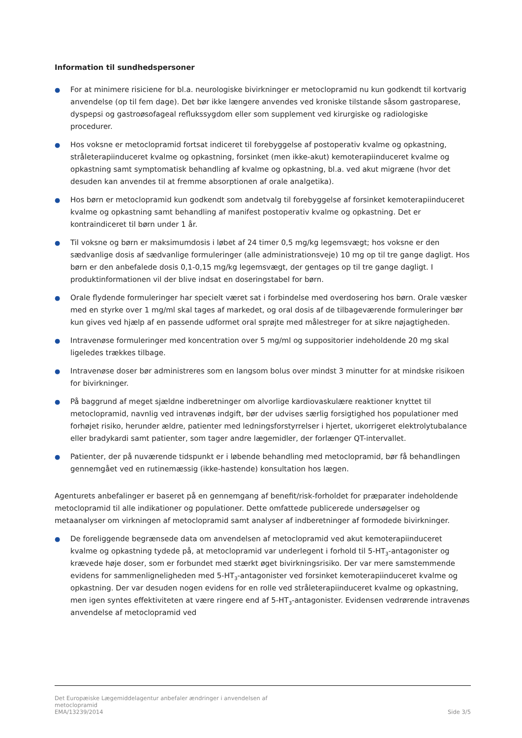Information til sundhedspersoner
● For at minimere risiciene for bl.a. neurologiske bivirkninger er metoclopramid nu kun godkendt til kortvarig anvendelse (op til fem dage). Det bør ikke længere anvendes ved kroniske tilstande såsom gastroparese, dyspepsi og gastroøsofageal reflukssygdom eller som supplement ved kirurgiske og radiologiske procedurer.
● Hos voksne er metoclopramid fortsat indiceret til forebyggelse af postoperativ kvalme og opkastning, stråleterapiinduceret kvalme og opkastning, forsinket (men ikke-akut) kemoterapiinduceret kvalme og opkastning samt symptomatisk behandling af kvalme og opkastning, bl.a. ved akut migræne (hvor det desuden kan anvendes til at fremme absorptionen af orale analgetika).
● Hos børn er metoclopramid kun godkendt som andetvalg til forebyggelse af forsinket kemoterapiinduceret kvalme og opkastning samt behandling af manifest postoperativ kvalme og opkastning. Det er kontraindiceret til børn under 1 år.
● Til voksne og børn er maksimumdosis i løbet af 24 timer 0,5 mg/kg legemsvægt; hos voksne er den sædvanlige dosis af sædvanlige formuleringer (alle administrationsveje) 10 mg op til tre gange dagligt. Hos børn er den anbefalede dosis 0,1-0,15 mg/kg legemsvægt, der gentages op til tre gange dagligt. I produktinformationen vil der blive indsat en doseringstabel for børn.
● Orale flydende formuleringer har specielt været sat i forbindelse med overdosering hos børn. Orale væsker med en styrke over 1 mg/ml skal tages af markedet, og oral dosis af de tilbageværende formuleringer bør kun gives ved hjælp af en passende udformet oral sprøjte med målestreger for at sikre nøjagtigheden.
● Intravenøse formuleringer med koncentration over 5 mg/ml og suppositorier indeholdende 20 mg skal ligeledes trækkes tilbage.
● Intravenøse doser bør administreres som en langsom bolus over mindst 3 minutter for at mindske risikoen for bivirkninger.
● På baggrund af meget sjældne indberetninger om alvorlige kardiovaskulære reaktioner knyttet til metoclopramid, navnlig ved intravenøs indgift, bør der udvises særlig forsigtighed hos populationer med forhøjet risiko, herunder ældre, patienter med ledningsforstyrrelser i hjertet, ukorrigeret elektrolytubalance eller bradykardi samt patienter, som tager andre lægemidler, der forlænger QT-intervallet.
● Patienter, der på nuværende tidspunkt er i løbende behandling med metoclopramid, bør få behandlingen gennemgået ved en rutinemæssig (ikke-hastende) konsultation hos lægen.
Agenturets anbefalinger er baseret på en gennemgang af benefit/risk-forholdet for præparater indeholdende metoclopramid til alle indikationer og populationer. Dette omfattede publicerede undersøgelser og metaanalyser om virkningen af metoclopramid samt analyser af indberetninger af formodede bivirkninger.
● De foreliggende begrænsede data om anvendelsen af metoclopramid ved akut kemoterapiinduceret kvalme og opkastning tydede på, at metoclopramid var underlegent i forhold til 5-HT<sub>3</sub>-antagonister og krævede høje doser, som er forbundet med stærkt øget bivirkningsrisiko. Der var mere samstemmende evidens for sammenligneligheden med 5-HT<sub>3</sub>-antagonister ved forsinket kemoterapiinduceret kvalme og opkastning. Der var desuden nogen evidens for en rolle ved stråleterapiinduceret kvalme og opkastning, men igen syntes effektiviteten at være ringere end af 5-HT<sub>3</sub>-antagonister. Evidensen vedrørende intravenøs anvendelse af metoclopramid ved
Det Europæiske Lægemiddelagentur anbefaler ændringer i anvendelsen af
metoclopramid
EMA/13239/2014 Side 3/5